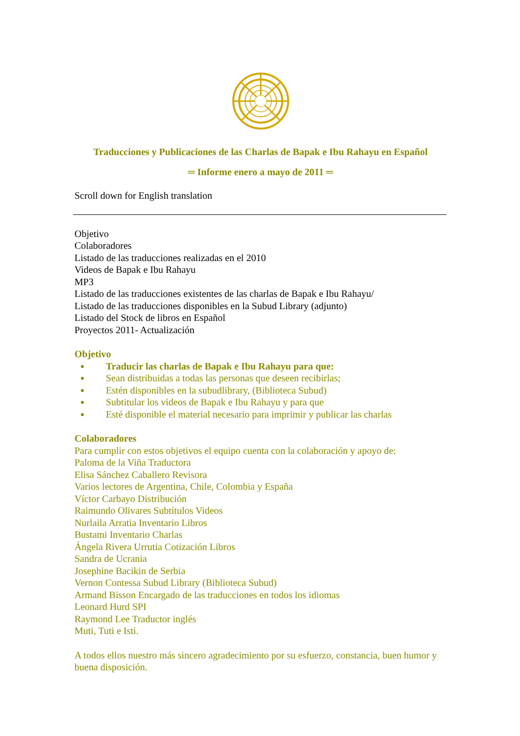Traducciones y Publicaciones de las Charlas de Bapak e Ibu Rahayu en Español
═ Informe enero a mayo de 2011 ═
Scroll down for English translation
Objetivo
Colaboradores
Listado de las traducciones realizadas en el 2010
Videos de Bapak e Ibu Rahayu
MP3
Listado de las traducciones existentes de las charlas de Bapak e Ibu Rahayu/
Listado de las traducciones disponibles en la Subud Library (adjunto)
Listado del Stock de libros en Español
Proyectos 2011- Actualización
Objetivo
Traducir las charlas de Bapak e Ibu Rahayu para que:
Sean distribuidas a todas las personas que deseen recibirlas;
Estén disponibles en la subudlibrary, (Biblioteca Subud)
Subtitular los videos de Bapak e Ibu Rahayu y para que
Esté disponible el material necesario para imprimir y publicar las charlas
Colaboradores
Para cumplir con estos objetivos el equipo cuenta con la colaboración y apoyo de:
Paloma de la Viña Traductora
Elisa Sánchez Caballero Revisora
Varios lectores de Argentina, Chile, Colombia y España
Víctor Carbayo Distribución
Raimundo Olivares Subtítulos Videos
Nurlaila Arratia Inventario Libros
Bustami Inventario Charlas
Ángela Rivera Urrutia Cotización Libros
Sandra de Ucrania
Josephine Bacikin de Serbia
Vernon Contessa Subud Library (Biblioteca Subud)
Armand Bisson Encargado de las traducciones en todos los idiomas
Leonard Hurd SPI
Raymond Lee Traductor inglés
Muti, Tuti e Isti.
A todos ellos nuestro más sincero agradecimiento por su esfuerzo, constancia, buen humor y buena disposición.